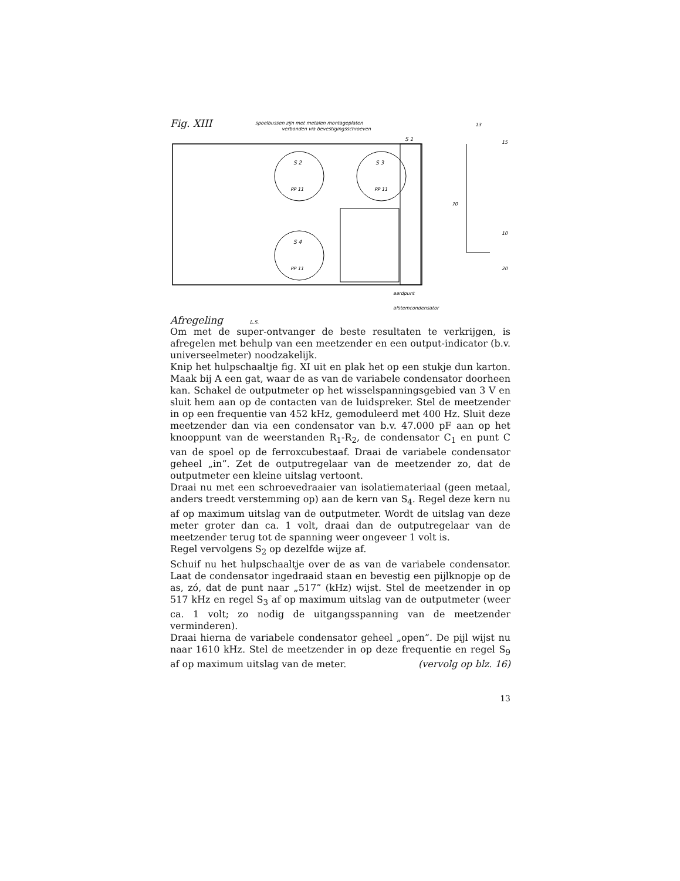Fig. XIII
spoelbussen zijn met metalen montageplaten
verbonden via bevestigingsschroeven
S 2
PP 11
S 3
PP 11
S 4
PP 11
S 1
13
15
70
10
20
aardpunt
afstemcondensator
Afregeling L.S.
Om met de super-ontvanger de beste resultaten te verkrijgen, is afregelen met behulp van een meetzender en een output-indicator (b.v. universeelmeter) noodzakelijk.
Knip het hulpschaaltje fig. XI uit en plak het op een stukje dun karton. Maak bij A een gat, waar de as van de variabele condensator doorheen kan. Schakel de outputmeter op het wisselspanningsgebied van 3 V en sluit hem aan op de contacten van de luidspreker. Stel de meetzender in op een frequentie van 452 kHz, gemoduleerd met 400 Hz. Sluit deze meetzender dan via een condensator van b.v. 47.000 pF aan op het knooppunt van de weerstanden R<sub>1</sub>-R<sub>2</sub>, de condensator C<sub>1</sub> en punt C van de spoel op de ferroxcubestaaf. Draai de variabele condensator geheel „in”. Zet de outputregelaar van de meetzender zo, dat de outputmeter een kleine uitslag vertoont.
Draai nu met een schroevedraaier van isolatiemateriaal (geen metaal, anders treedt verstemming op) aan de kern van S<sub>4</sub>. Regel deze kern nu af op maximum uitslag van de outputmeter. Wordt de uitslag van deze meter groter dan ca. 1 volt, draai dan de outputregelaar van de meetzender terug tot de spanning weer ongeveer 1 volt is.
Regel vervolgens S<sub>2</sub> op dezelfde wijze af.
Schuif nu het hulpschaaltje over de as van de variabele condensator. Laat de condensator ingedraaid staan en bevestig een pijlknopje op de as, zó, dat de punt naar „517” (kHz) wijst. Stel de meetzender in op 517 kHz en regel S<sub>3</sub> af op maximum uitslag van de outputmeter (weer ca. 1 volt; zo nodig de uitgangsspanning van de meetzender verminderen).
Draai hierna de variabele condensator geheel „open”. De pijl wijst nu naar 1610 kHz. Stel de meetzender in op deze frequentie en regel S<sub>9</sub> af op maximum uitslag van de meter. (vervolg op blz. 16)
13